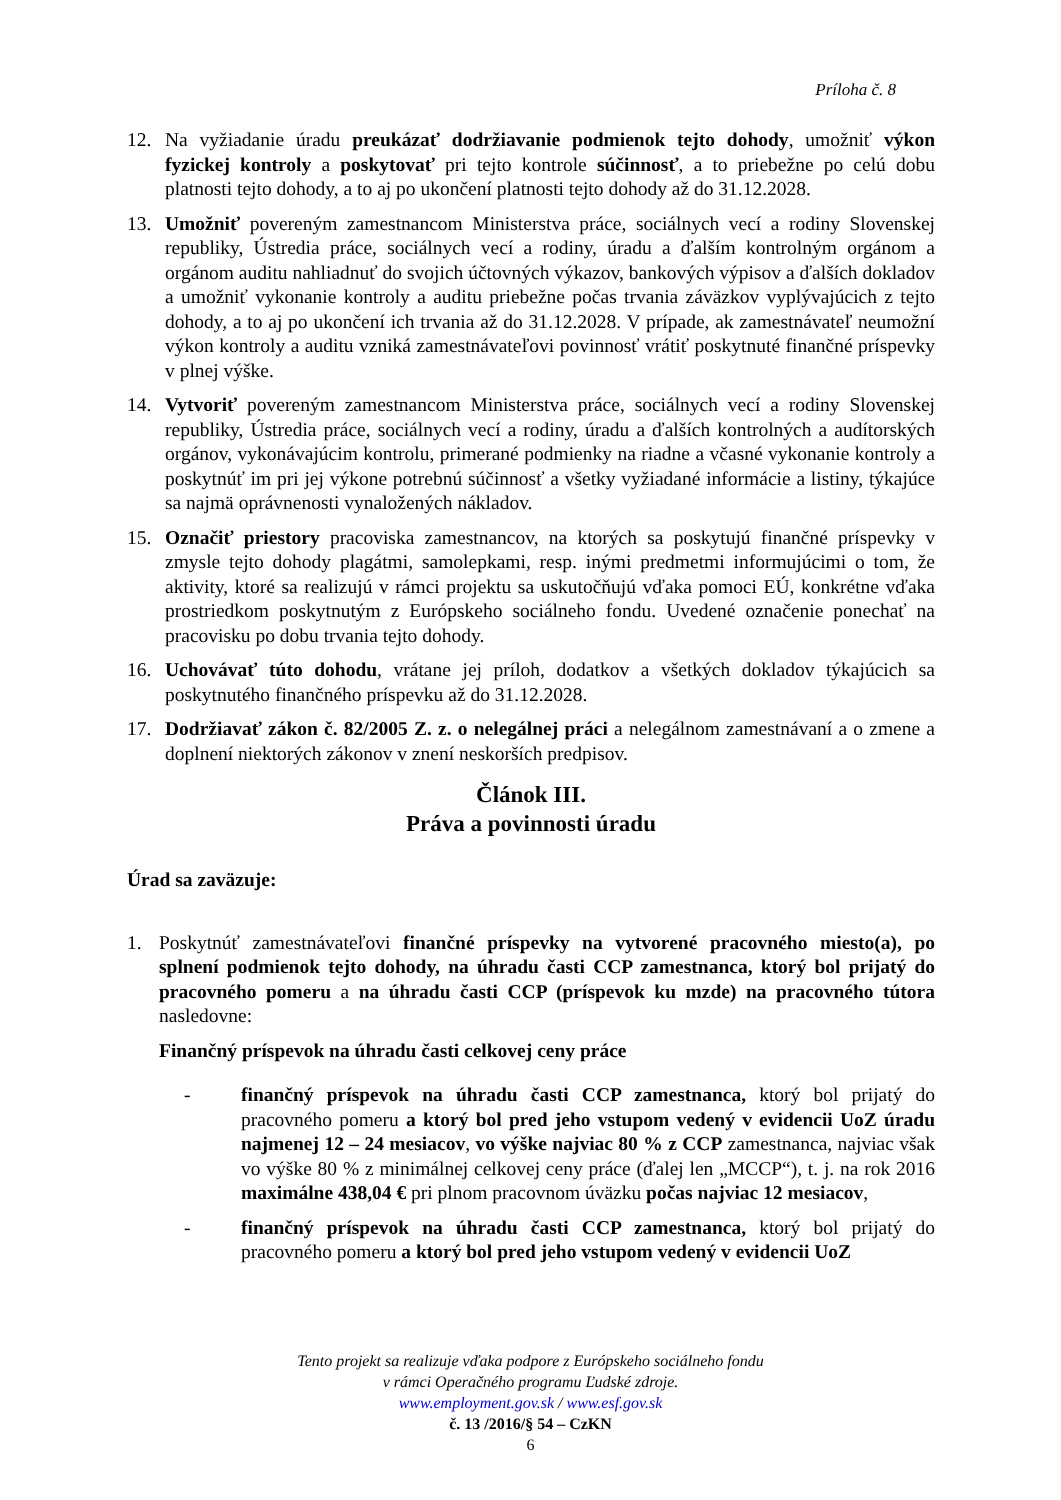Príloha č. 8
12. Na vyžiadanie úradu preukázať dodržiavanie podmienok tejto dohody, umožniť výkon fyzickej kontroly a poskytovať pri tejto kontrole súčinnosť, a to priebežne po celú dobu platnosti tejto dohody, a to aj po ukončení platnosti tejto dohody až do 31.12.2028.
13. Umožniť povereným zamestnancom Ministerstva práce, sociálnych vecí a rodiny Slovenskej republiky, Ústredia práce, sociálnych vecí a rodiny, úradu a ďalším kontrolným orgánom a orgánom auditu nahliadnuť do svojich účtovných výkazov, bankových výpisov a ďalších dokladov a umožniť vykonanie kontroly a auditu priebežne počas trvania záväzkov vyplývajúcich z tejto dohody, a to aj po ukončení ich trvania až do 31.12.2028. V prípade, ak zamestnávateľ neumožní výkon kontroly a auditu vzniká zamestnávateľovi povinnosť vrátiť poskytnuté finančné príspevky v plnej výške.
14. Vytvoriť povereným zamestnancom Ministerstva práce, sociálnych vecí a rodiny Slovenskej republiky, Ústredia práce, sociálnych vecí a rodiny, úradu a ďalších kontrolných a audítorských orgánov, vykonávajúcim kontrolu, primerané podmienky na riadne a včasné vykonanie kontroly a poskytnúť im pri jej výkone potrebnú súčinnosť a všetky vyžiadané informácie a listiny, týkajúce sa najmä oprávnenosti vynaložených nákladov.
15. Označiť priestory pracoviska zamestnancov, na ktorých sa poskytujú finančné príspevky v zmysle tejto dohody plagátmi, samolepkami, resp. inými predmetmi informujúcimi o tom, že aktivity, ktoré sa realizujú v rámci projektu sa uskutočňujú vďaka pomoci EÚ, konkrétne vďaka prostriedkom poskytnutým z Európskeho sociálneho fondu. Uvedené označenie ponechať na pracovisku po dobu trvania tejto dohody.
16. Uchovávať túto dohodu, vrátane jej príloh, dodatkov a všetkých dokladov týkajúcich sa poskytnutého finančného príspevku až do 31.12.2028.
17. Dodržiavať zákon č. 82/2005 Z. z. o nelegálnej práci a nelegálnom zamestnávaní a o zmene a doplnení niektorých zákonov v znení neskorších predpisov.
Článok III.
Práva a povinnosti úradu
Úrad sa zaväzuje:
1. Poskytnúť zamestnávateľovi finančné príspevky na vytvorené pracovného miesto(a), po splnení podmienok tejto dohody, na úhradu časti CCP zamestnanca, ktorý bol prijatý do pracovného pomeru a na úhradu časti CCP (príspevok ku mzde) na pracovného tútora nasledovne:
Finančný príspevok na úhradu časti celkovej ceny práce
- finančný príspevok na úhradu časti CCP zamestnanca, ktorý bol prijatý do pracovného pomeru a ktorý bol pred jeho vstupom vedený v evidencii UoZ úradu najmenej 12 – 24 mesiacov, vo výške najviac 80 % z CCP zamestnanca, najviac však vo výške 80 % z minimálnej celkovej ceny práce (ďalej len „MCCP“), t. j. na rok 2016 maximálne 438,04 € pri plnom pracovnom úväzku počas najviac 12 mesiacov,
- finančný príspevok na úhradu časti CCP zamestnanca, ktorý bol prijatý do pracovného pomeru a ktorý bol pred jeho vstupom vedený v evidencii UoZ
Tento projekt sa realizuje vďaka podpore z Európskeho sociálneho fondu
v rámci Operačného programu Ľudské zdroje.
www.employment.gov.sk / www.esf.gov.sk
č. 13 /2016/§ 54 – CzKN
6